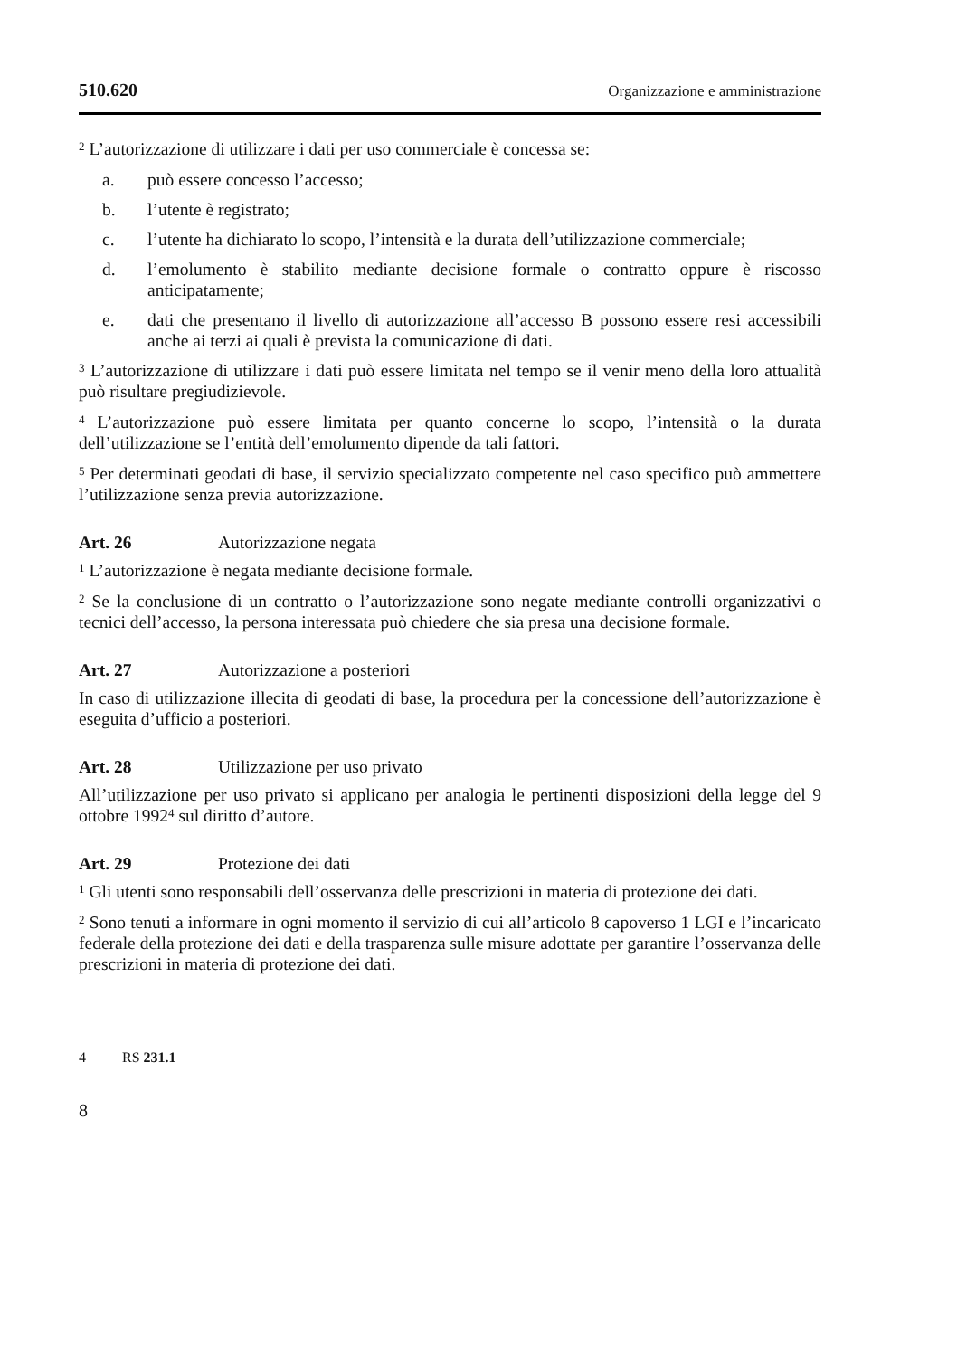510.620 Organizzazione e amministrazione
<sup>2</sup> L’autorizzazione di utilizzare i dati per uso commerciale è concessa se:
a. può essere concesso l’accesso;
b. l’utente è registrato;
c. l’utente ha dichiarato lo scopo, l’intensità e la durata dell’utilizzazione commerciale;
d. l’emolumento è stabilito mediante decisione formale o contratto oppure è riscosso anticipatamente;
e. dati che presentano il livello di autorizzazione all’accesso B possono essere resi accessibili anche ai terzi ai quali è prevista la comunicazione di dati.
<sup>3</sup> L’autorizzazione di utilizzare i dati può essere limitata nel tempo se il venir meno della loro attualità può risultare pregiudizievole.
<sup>4</sup> L’autorizzazione può essere limitata per quanto concerne lo scopo, l’intensità o la durata dell’utilizzazione se l’entità dell’emolumento dipende da tali fattori.
<sup>5</sup> Per determinati geodati di base, il servizio specializzato competente nel caso specifico può ammettere l’utilizzazione senza previa autorizzazione.
Art. 26 Autorizzazione negata
<sup>1</sup> L’autorizzazione è negata mediante decisione formale.
<sup>2</sup> Se la conclusione di un contratto o l’autorizzazione sono negate mediante controlli organizzativi o tecnici dell’accesso, la persona interessata può chiedere che sia presa una decisione formale.
Art. 27 Autorizzazione a posteriori
In caso di utilizzazione illecita di geodati di base, la procedura per la concessione dell’autorizzazione è eseguita d’ufficio a posteriori.
Art. 28 Utilizzazione per uso privato
All’utilizzazione per uso privato si applicano per analogia le pertinenti disposizioni della legge del 9 ottobre 1992<sup>4</sup> sul diritto d’autore.
Art. 29 Protezione dei dati
<sup>1</sup> Gli utenti sono responsabili dell’osservanza delle prescrizioni in materia di protezione dei dati.
<sup>2</sup> Sono tenuti a informare in ogni momento il servizio di cui all’articolo 8 capoverso 1 LGI e l’incaricato federale della protezione dei dati e della trasparenza sulle misure adottate per garantire l’osservanza delle prescrizioni in materia di protezione dei dati.
4 RS 231.1
8